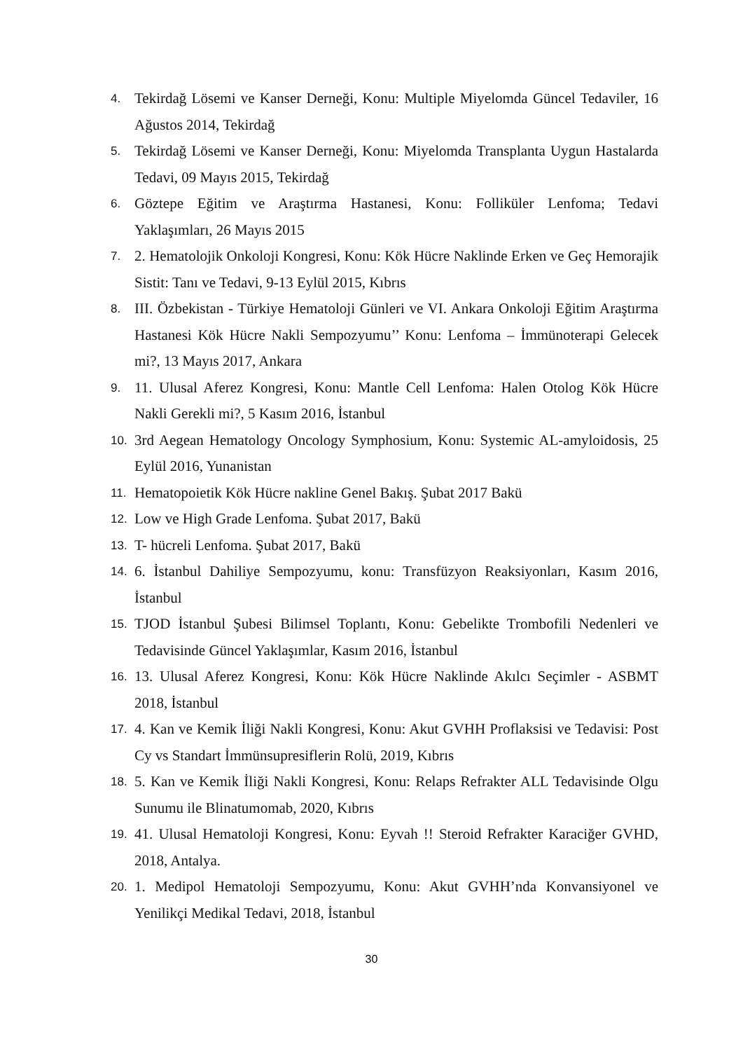4. Tekirdağ Lösemi ve Kanser Derneği, Konu: Multiple Miyelomda Güncel Tedaviler, 16 Ağustos 2014, Tekirdağ
5. Tekirdağ Lösemi ve Kanser Derneği, Konu: Miyelomda Transplanta Uygun Hastalarda Tedavi, 09 Mayıs 2015, Tekirdağ
6. Göztepe Eğitim ve Araştırma Hastanesi, Konu: Folliküler Lenfoma; Tedavi Yaklaşımları, 26 Mayıs 2015
7. 2. Hematolojik Onkoloji Kongresi, Konu: Kök Hücre Naklinde Erken ve Geç Hemorajik Sistit: Tanı ve Tedavi, 9-13 Eylül 2015, Kıbrıs
8. III. Özbekistan - Türkiye Hematoloji Günleri ve VI. Ankara Onkoloji Eğitim Araştırma Hastanesi Kök Hücre Nakli Sempozyumu’’ Konu: Lenfoma – İmmünoterapi Gelecek mi?, 13 Mayıs 2017, Ankara
9. 11. Ulusal Aferez Kongresi, Konu: Mantle Cell Lenfoma: Halen Otolog Kök Hücre Nakli Gerekli mi?, 5 Kasım 2016, İstanbul
10. 3rd Aegean Hematology Oncology Symphosium, Konu: Systemic AL-amyloidosis, 25 Eylül 2016, Yunanistan
11. Hematopoietik Kök Hücre nakline Genel Bakış. Şubat 2017 Bakü
12. Low ve High Grade Lenfoma. Şubat 2017, Bakü
13. T- hücreli Lenfoma. Şubat 2017, Bakü
14. 6. İstanbul Dahiliye Sempozyumu, konu: Transfüzyon Reaksiyonları, Kasım 2016, İstanbul
15. TJOD İstanbul Şubesi Bilimsel Toplantı, Konu: Gebelikte Trombofili Nedenleri ve Tedavisinde Güncel Yaklaşımlar, Kasım 2016, İstanbul
16. 13. Ulusal Aferez Kongresi, Konu: Kök Hücre Naklinde Akılcı Seçimler - ASBMT 2018, İstanbul
17. 4. Kan ve Kemik İliği Nakli Kongresi, Konu: Akut GVHH Proflaksisi ve Tedavisi: Post Cy vs Standart İmmünsupresiflerin Rolü, 2019, Kıbrıs
18. 5. Kan ve Kemik İliği Nakli Kongresi, Konu: Relaps Refrakter ALL Tedavisinde Olgu Sunumu ile Blinatumomab, 2020, Kıbrıs
19. 41. Ulusal Hematoloji Kongresi, Konu: Eyvah !! Steroid Refrakter Karaciğer GVHD, 2018, Antalya.
20. 1. Medipol Hematoloji Sempozyumu, Konu: Akut GVHH’nda Konvansiyonel ve Yenilikçi Medikal Tedavi, 2018, İstanbul
30